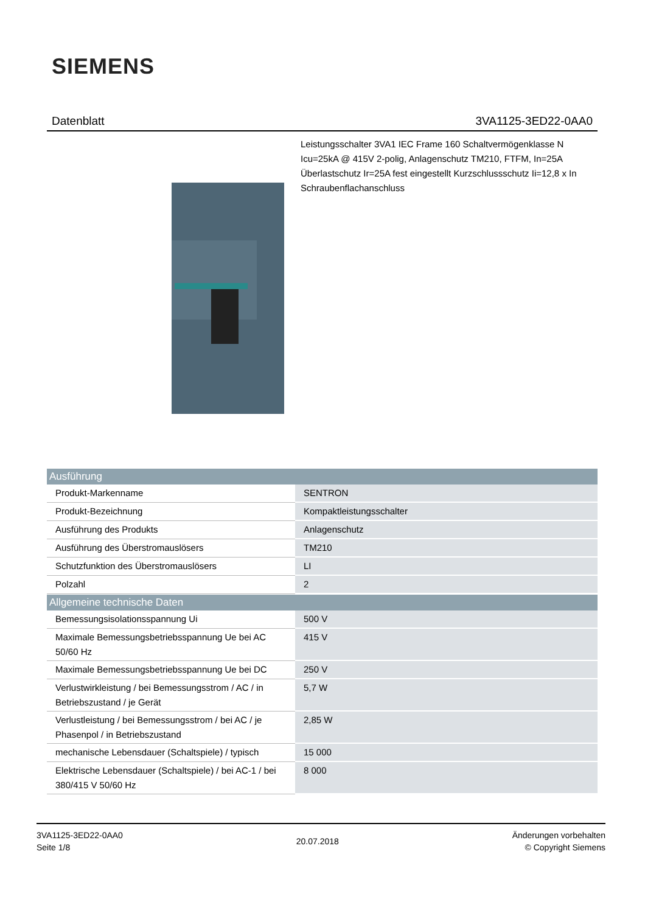SIEMENS
Datenblatt 3VA1125-3ED22-0AA0
Leistungsschalter 3VA1 IEC Frame 160 Schaltvermögenklasse N
Icu=25kA @ 415V 2-polig, Anlagenschutz TM210, FTFM, In=25A
Überlastschutz Ir=25A fest eingestellt Kurzschlussschutz Ii=12,8 x In
Schraubenflachanschluss
| Ausführung | |
| --- | --- |
| Produkt-Markenname | SENTRON |
| Produkt-Bezeichnung | Kompaktleistungsschalter |
| Ausführung des Produkts | Anlagenschutz |
| Ausführung des Überstromauslösers | TM210 |
| Schutzfunktion des Überstromauslösers | LI |
| Polzahl | 2 |
| Allgemeine technische Daten | |
| --- | --- |
| Bemessungsisolationsspannung Ui | 500 V |
| Maximale Bemessungsbetriebsspannung Ue bei AC 50/60 Hz | 415 V |
| Maximale Bemessungsbetriebsspannung Ue bei DC | 250 V |
| Verlustwirkleistung / bei Bemessungsstrom / AC / in Betriebszustand / je Gerät | 5,7 W |
| Verlustleistung / bei Bemessungsstrom / bei AC / je Phasenpol / in Betriebszustand | 2,85 W |
| mechanische Lebensdauer (Schaltspiele) / typisch | 15 000 |
| Elektrische Lebensdauer (Schaltspiele) / bei AC-1 / bei 380/415 V 50/60 Hz | 8 000 |
3VA1125-3ED22-0AA0
Seite 1/8
20.07.2018
Änderungen vorbehalten
© Copyright Siemens